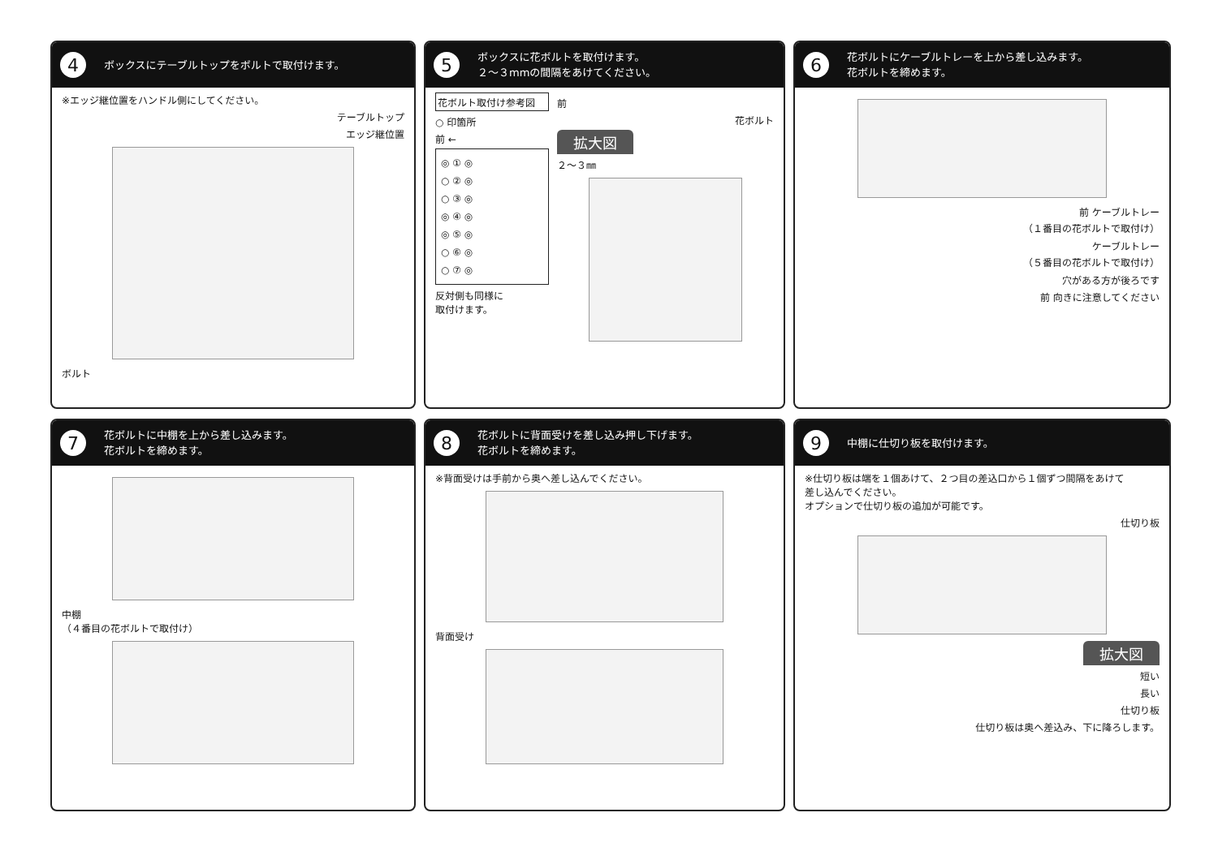4
ボックスにテーブルトップをボルトで取付けます。
※エッジ継位置をハンドル側にしてください。
テーブルトップ
エッジ継位置
ボルト
5
ボックスに花ボルトを取付けます。
２～３mmの間隔をあけてください。
花ボルト取付け参考図
○ 印箇所
前 ←
◎ ① ◎
○ ② ◎
○ ③ ◎
◎ ④ ◎
◎ ⑤ ◎
○ ⑥ ◎
○ ⑦ ◎
反対側も同様に
取付けます。
前
花ボルト
拡大図
２～３㎜
6
花ボルトにケーブルトレーを上から差し込みます。
花ボルトを締めます。
前 ケーブルトレー
（１番目の花ボルトで取付け）
ケーブルトレー
（５番目の花ボルトで取付け）
穴がある方が後ろです
前 向きに注意してください
7
花ボルトに中棚を上から差し込みます。
花ボルトを締めます。
中棚
（４番目の花ボルトで取付け）
8
花ボルトに背面受けを差し込み押し下げます。
花ボルトを締めます。
※背面受けは手前から奥へ差し込んでください。
背面受け
9
中棚に仕切り板を取付けます。
※仕切り板は端を１個あけて、２つ目の差込口から１個ずつ間隔をあけて
差し込んでください。
オプションで仕切り板の追加が可能です。
仕切り板
拡大図
短い
長い
仕切り板
仕切り板は奥へ差込み、下に降ろします。